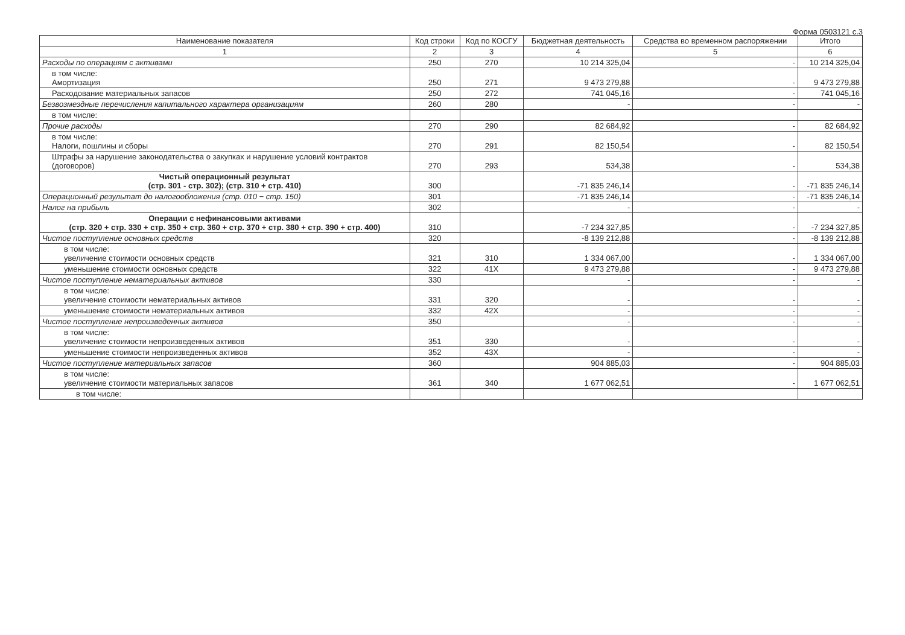Форма 0503121 с.3
| Наименование показателя | Код строки | Код по КОСГУ | Бюджетная деятельность | Средства во временном распоряжении | Итого |
| --- | --- | --- | --- | --- | --- |
| 1 | 2 | 3 | 4 | 5 | 6 |
| Расходы по операциям с активами | 250 | 270 | 10 214 325,04 | - | 10 214 325,04 |
| в том числе: Амортизация | 250 | 271 | 9 473 279,88 | - | 9 473 279,88 |
| Расходование материальных запасов | 250 | 272 | 741 045,16 | - | 741 045,16 |
| Безвозмездные перечисления капитального характера организациям | 260 | 280 | - | - | - |
| в том числе: | | | | | |
| Прочие расходы | 270 | 290 | 82 684,92 | - | 82 684,92 |
| в том числе: Налоги, пошлины и сборы | 270 | 291 | 82 150,54 | - | 82 150,54 |
| Штрафы за нарушение законодательства о закупках и нарушение условий контрактов (договоров) | 270 | 293 | 534,38 | - | 534,38 |
| Чистый операционный результат (стр. 301 - стр. 302); (стр. 310 + стр. 410) | 300 | | -71 835 246,14 | - | -71 835 246,14 |
| Операционный результат до налогообложения (стр. 010 − стр. 150) | 301 | | -71 835 246,14 | - | -71 835 246,14 |
| Налог на прибыль | 302 | | - | - | - |
| Операции с нефинансовыми активами (стр. 320 + стр. 330 + стр. 350 + стр. 360 + стр. 370 + стр. 380 + стр. 390 + стр. 400) | 310 | | -7 234 327,85 | - | -7 234 327,85 |
| Чистое поступление основных средств | 320 | | -8 139 212,88 | - | -8 139 212,88 |
| в том числе: увеличение стоимости основных средств | 321 | 310 | 1 334 067,00 | - | 1 334 067,00 |
| уменьшение стоимости основных средств | 322 | 41X | 9 473 279,88 | - | 9 473 279,88 |
| Чистое поступление нематериальных активов | 330 | | - | - | - |
| в том числе: увеличение стоимости нематериальных активов | 331 | 320 | - | - | - |
| уменьшение стоимости нематериальных активов | 332 | 42X | - | - | - |
| Чистое поступление непроизведенных активов | 350 | | - | - | - |
| в том числе: увеличение стоимости непроизведенных активов | 351 | 330 | - | - | - |
| уменьшение стоимости непроизведенных активов | 352 | 43X | - | - | - |
| Чистое поступление материальных запасов | 360 | | 904 885,03 | - | 904 885,03 |
| в том числе: увеличение стоимости материальных запасов | 361 | 340 | 1 677 062,51 | - | 1 677 062,51 |
| в том числе: | | | | | |